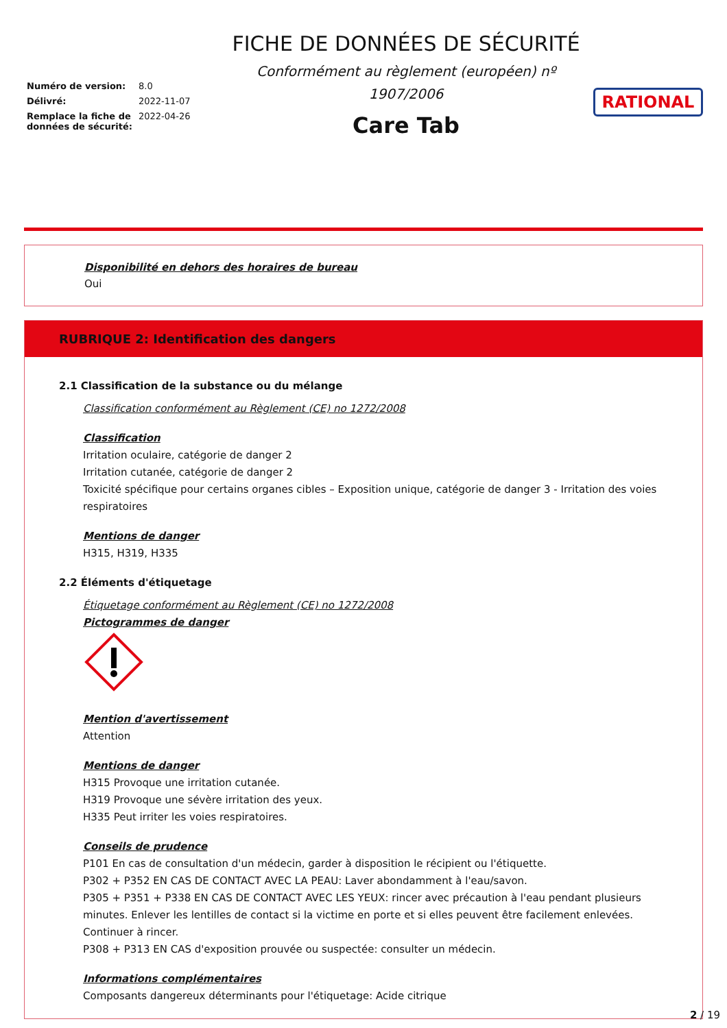Numéro de version: 8.0
Délivré: 2022-11-07
Remplace la fiche de données de sécurité: 2022-04-26
FICHE DE DONNÉES DE SÉCURITÉ
Conformément au règlement (européen) nº 1907/2006
Care Tab
RATIONAL
Disponibilité en dehors des horaires de bureau
Oui
RUBRIQUE 2: Identification des dangers
2.1 Classification de la substance ou du mélange
Classification conformément au Règlement (CE) no 1272/2008
Classification
Irritation oculaire, catégorie de danger 2
Irritation cutanée, catégorie de danger 2
Toxicité spécifique pour certains organes cibles – Exposition unique, catégorie de danger 3 - Irritation des voies respiratoires
Mentions de danger
H315, H319, H335
2.2 Éléments d'étiquetage
Étiquetage conformément au Règlement (CE) no 1272/2008
Pictogrammes de danger
Mention d'avertissement
Attention
Mentions de danger
H315 Provoque une irritation cutanée.
H319 Provoque une sévère irritation des yeux.
H335 Peut irriter les voies respiratoires.
Conseils de prudence
P101 En cas de consultation d'un médecin, garder à disposition le récipient ou l'étiquette.
P302 + P352 EN CAS DE CONTACT AVEC LA PEAU: Laver abondamment à l'eau/savon.
P305 + P351 + P338 EN CAS DE CONTACT AVEC LES YEUX: rincer avec précaution à l'eau pendant plusieurs minutes. Enlever les lentilles de contact si la victime en porte et si elles peuvent être facilement enlevées. Continuer à rincer.
P308 + P313 EN CAS d'exposition prouvée ou suspectée: consulter un médecin.
Informations complémentaires
Composants dangereux déterminants pour l'étiquetage: Acide citrique
2 / 19